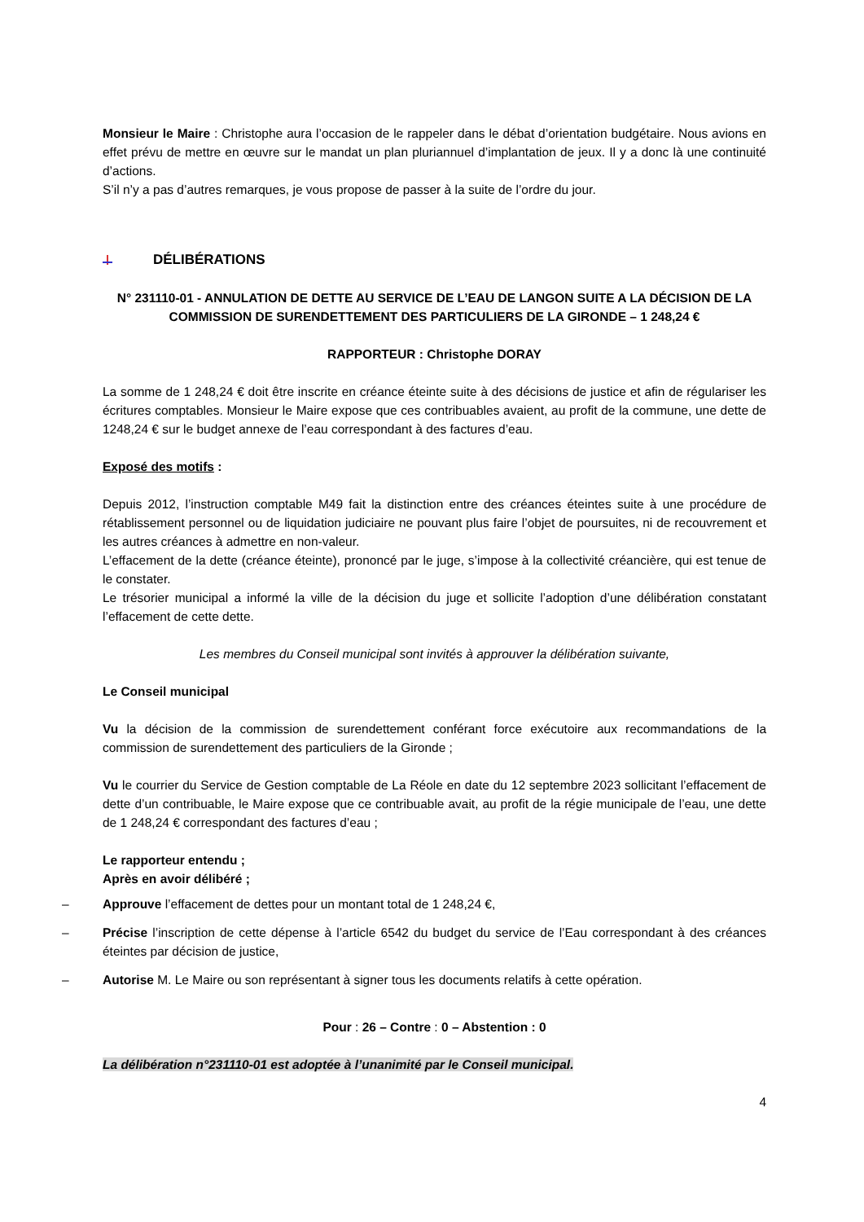Monsieur le Maire : Christophe aura l’occasion de le rappeler dans le débat d’orientation budgétaire. Nous avions en effet prévu de mettre en œuvre sur le mandat un plan pluriannuel d’implantation de jeux. Il y a donc là une continuité d’actions.
S’il n’y a pas d’autres remarques, je vous propose de passer à la suite de l’ordre du jour.
DÉLIBÉRATIONS
N° 231110-01 - ANNULATION DE DETTE AU SERVICE DE L’EAU DE LANGON SUITE A LA DÉCISION DE LA COMMISSION DE SURENDETTEMENT DES PARTICULIERS DE LA GIRONDE – 1 248,24 €
RAPPORTEUR : Christophe DORAY
La somme de 1 248,24 € doit être inscrite en créance éteinte suite à des décisions de justice et afin de régulariser les écritures comptables. Monsieur le Maire expose que ces contribuables avaient, au profit de la commune, une dette de 1248,24 € sur le budget annexe de l’eau correspondant à des factures d’eau.
Exposé des motifs :
Depuis 2012, l’instruction comptable M49 fait la distinction entre des créances éteintes suite à une procédure de rétablissement personnel ou de liquidation judiciaire ne pouvant plus faire l’objet de poursuites, ni de recouvrement et les autres créances à admettre en non-valeur.
L’effacement de la dette (créance éteinte), prononcé par le juge, s’impose à la collectivité créancière, qui est tenue de le constater.
Le trésorier municipal a informé la ville de la décision du juge et sollicite l’adoption d’une délibération constatant l’effacement de cette dette.
Les membres du Conseil municipal sont invités à approuver la délibération suivante,
Le Conseil municipal
Vu la décision de la commission de surendettement conférant force exécutoire aux recommandations de la commission de surendettement des particuliers de la Gironde ;
Vu le courrier du Service de Gestion comptable de La Réole en date du 12 septembre 2023 sollicitant l’effacement de dette d’un contribuable, le Maire expose que ce contribuable avait, au profit de la régie municipale de l’eau, une dette de 1 248,24 € correspondant des factures d’eau ;
Le rapporteur entendu ;
Après en avoir délibéré ;
– Approuve l’effacement de dettes pour un montant total de 1 248,24 €,
– Précise l’inscription de cette dépense à l’article 6542 du budget du service de l’Eau correspondant à des créances éteintes par décision de justice,
– Autorise M. Le Maire ou son représentant à signer tous les documents relatifs à cette opération.
Pour : 26 – Contre : 0 – Abstention : 0
La délibération n°231110-01 est adoptée à l’unanimité par le Conseil municipal.
4